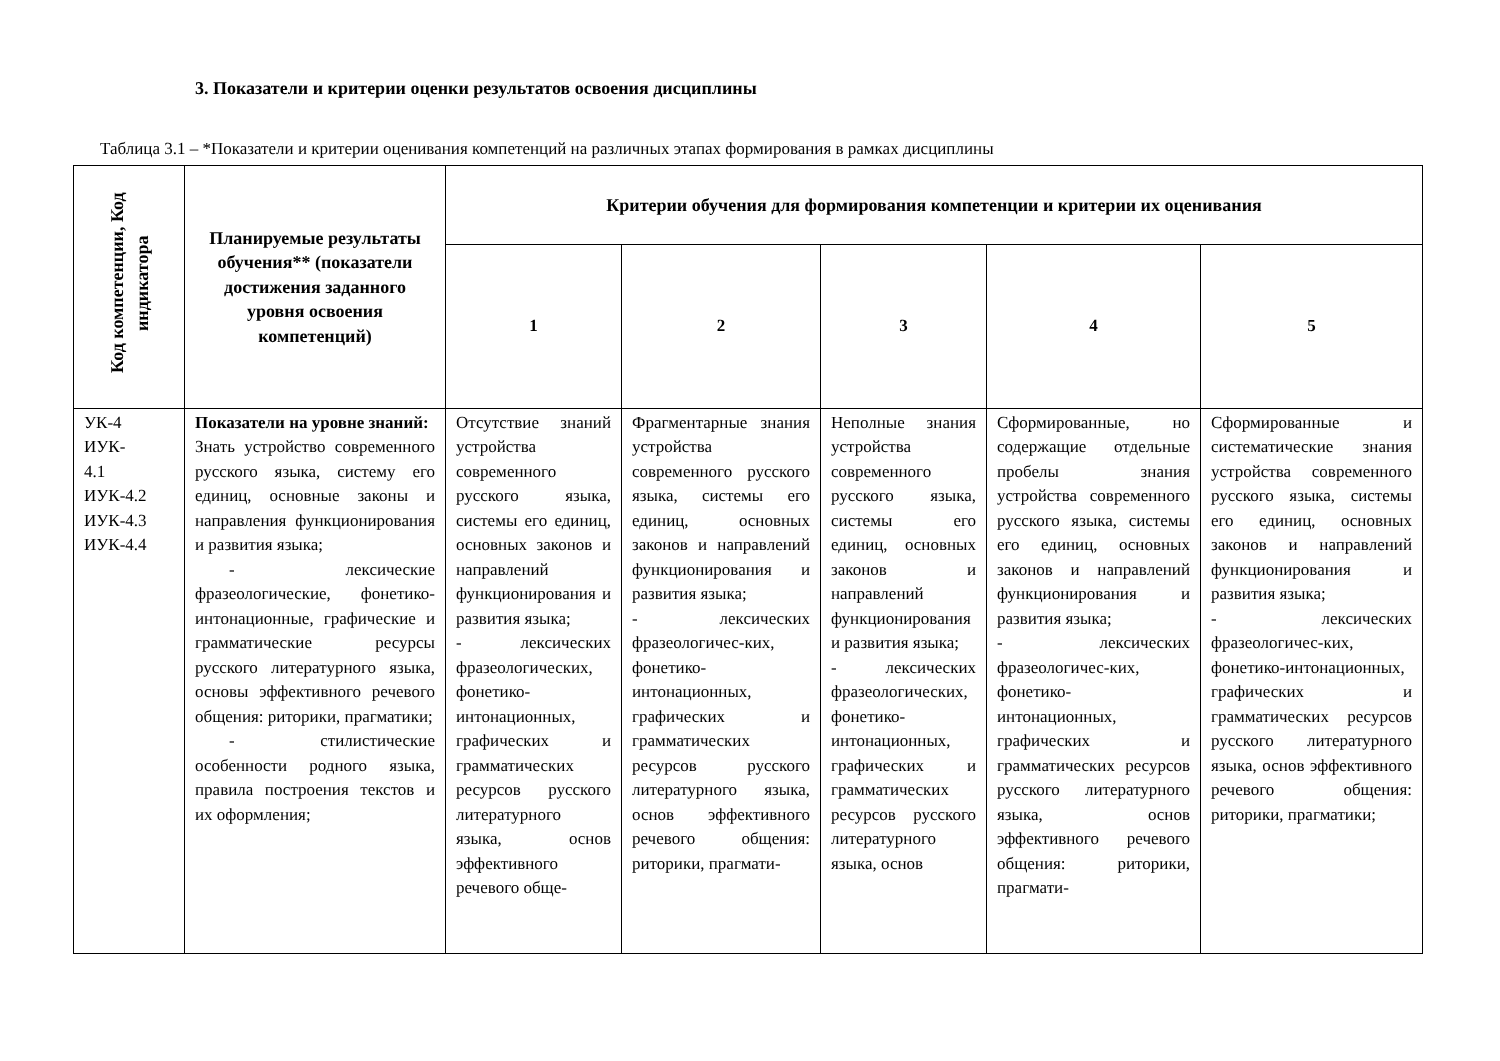3. Показатели и критерии оценки результатов освоения дисциплины
Таблица 3.1 – *Показатели и критерии оценивания компетенций на различных этапах формирования в рамках дисциплины
| Код компетенции, Код индикатора | Планируемые результаты обучения** (показатели достижения заданного уровня освоения компетенций) | Критерии обучения для формирования компетенции и критерии их оценивания | | | | |
| --- | --- | --- | --- | --- | --- | --- |
| | | 1 | 2 | 3 | 4 | 5 |
| УК-4 ИУК- 4.1 ИУК-4.2 ИУК-4.3 ИУК-4.4 | Показатели на уровне знаний: Знать устройство современного русского языка, систему его единиц, основные законы и направления функционирования и развития языка; - лексические фразеологические, фонетико-интонационные, графические и грамматические ресурсы русского литературного языка, основы эффективного речевого общения: риторики, прагматики; - стилистические особенности родного языка, правила построения текстов и их оформления; | Отсутствие знаний устройства современного русского языка, системы его единиц, основных законов и направлений функционирования и развития языка; - лексических фразеологических, фонетико-интонационных, графических и грамматических ресурсов русского литературного языка, основ эффективного речевого обще- | Фрагментарные знания устройства современного русского языка, системы его единиц, основных законов и направлений функционирования и развития языка; - лексических фразеологичес-ких, фонетико-интонационных, графических и грамматических ресурсов русского литературного языка, основ эффективного речевого общения: риторики, прагмати- | Неполные знания устройства современного русского языка, системы его единиц, основных законов и направлений функционирования и развития языка; - лексических фразеологических, фонетико-интонационных, графических и грамматических ресурсов русского литературного языка, основ | Сформированные, но содержащие отдельные пробелы знания устройства современного русского языка, системы его единиц, основных законов и направлений функционирования и развития языка; - лексических фразеологичес-ких, фонетико-интонационных, графических и грамматических ресурсов русского литературного языка, основ эффективного речевого общения: риторики, прагмати- | Сформированные и систематические знания устройства современного русского языка, системы его единиц, основных законов и направлений функционирования и развития языка; - лексических фразеологичес-ких, фонетико-интонационных, графических и грамматических ресурсов русского литературного языка, основ эффективного речевого общения: риторики, прагматики; |